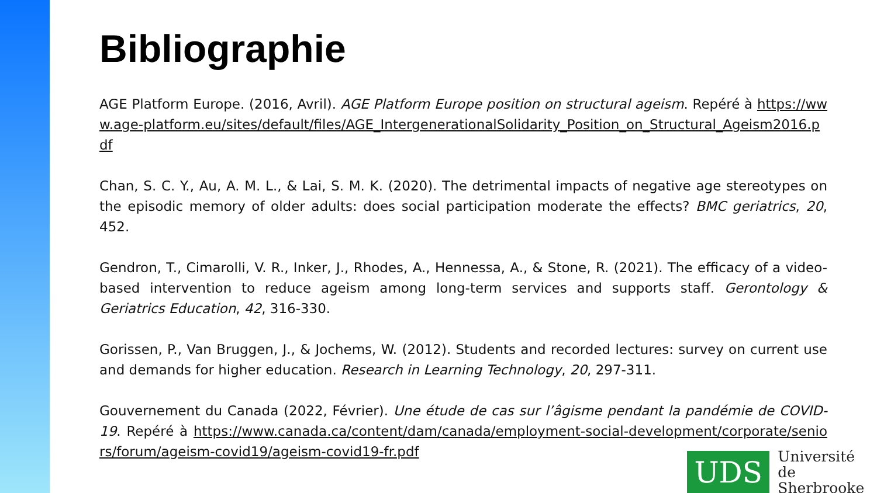Bibliographie
AGE Platform Europe. (2016, Avril). AGE Platform Europe position on structural ageism. Repéré à https://www.age-platform.eu/sites/default/files/AGE_IntergenerationalSolidarity_Position_on_Structural_Ageism2016.pdf
Chan, S. C. Y., Au, A. M. L., & Lai, S. M. K. (2020). The detrimental impacts of negative age stereotypes on the episodic memory of older adults: does social participation moderate the effects? BMC geriatrics, 20, 452.
Gendron, T., Cimarolli, V. R., Inker, J., Rhodes, A., Hennessa, A., & Stone, R. (2021). The efficacy of a video-based intervention to reduce ageism among long-term services and supports staff. Gerontology & Geriatrics Education, 42, 316-330.
Gorissen, P., Van Bruggen, J., & Jochems, W. (2012). Students and recorded lectures: survey on current use and demands for higher education. Research in Learning Technology, 20, 297-311.
Gouvernement du Canada (2022, Février). Une étude de cas sur l’âgisme pendant la pandémie de COVID-19. Repéré à https://www.canada.ca/content/dam/canada/employment-social-development/corporate/seniors/forum/ageism-covid19/ageism-covid19-fr.pdf
UDS
Université de
Sherbrooke